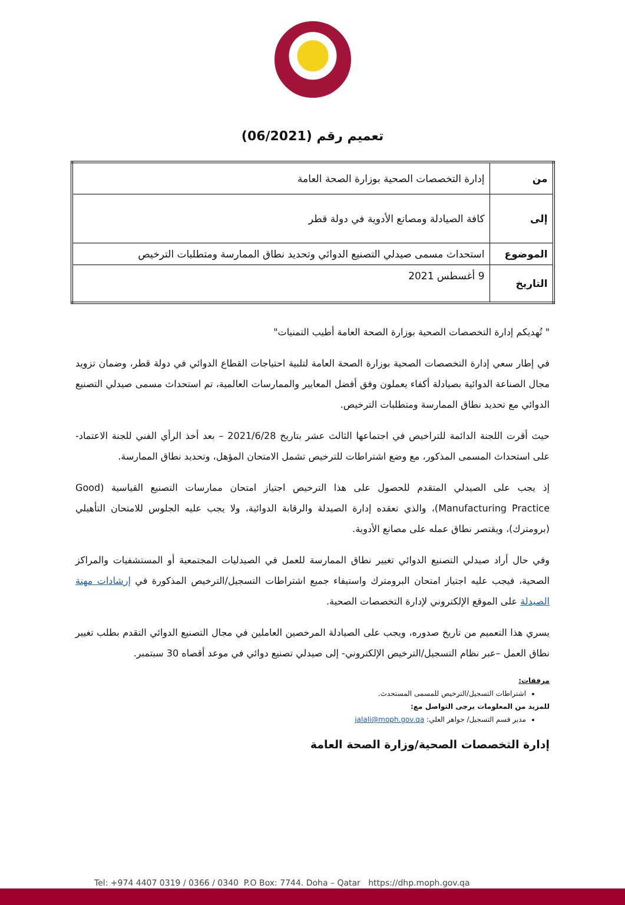تعميم رقم (06/2021)
| من | إدارة التخصصات الصحية بوزارة الصحة العامة |
| إلى | كافة الصيادلة ومصانع الأدوية في دولة قطر |
| الموضوع | استحداث مسمى صيدلي التصنيع الدوائي وتحديد نطاق الممارسة ومتطلبات الترخيص |
| التاريخ | 9 أغسطس 2021 |
" تُهديكم إدارة التخصصات الصحية بوزارة الصحة العامة أطيب التمنيات"
في إطار سعي إدارة التخصصات الصحية بوزارة الصحة العامة لتلبية احتياجات القطاع الدوائي في دولة قطر، وضمان تزويد مجال الصناعة الدوائية بصيادلة أكفاء يعملون وفق أفضل المعايير والممارسات العالمية، تم استحداث مسمى صيدلي التصنيع الدوائي مع تحديد نطاق الممارسة ومتطلبات الترخيص.
حيث أقرت اللجنة الدائمة للتراخيص في اجتماعها الثالث عشر بتاريخ 2021/6/28 – بعد أخذ الرأي الفني للجنة الاعتماد- على استحداث المسمى المذكور، مع وضع اشتراطات للترخيص تشمل الامتحان المؤهل، وتحديد نطاق الممارسة.
إذ يجب على الصيدلي المتقدم للحصول على هذا الترخيص اجتياز امتحان ممارسات التصنيع القياسية (Good Manufacturing Practice)، والذي تعقده إدارة الصيدلة والرقابة الدوائية، ولا يجب عليه الجلوس للامتحان التأهيلي (برومترك)، ويقتصر نطاق عمله على مصانع الأدوية.
وفي حال أراد صيدلي التصنيع الدوائي تغيير نطاق الممارسة للعمل في الصيدليات المجتمعية أو المستشفيات والمراكز الصحية، فيجب عليه اجتياز امتحان البرومترك واستيفاء جميع اشتراطات التسجيل/الترخيص المذكورة في إرشادات مهنة الصيدلة على الموقع الإلكتروني لإدارة التخصصات الصحية.
يسري هذا التعميم من تاريخ صدوره، ويجب على الصيادلة المرخصين العاملين في مجال التصنيع الدوائي التقدم بطلب تغيير نطاق العمل –عبر نظام التسجيل/الترخيص الإلكتروني- إلى صيدلي تصنيع دوائي في موعد أقصاه 30 سبتمبر.
مرفقات:
اشتراطات التسجيل/الترخيص للمسمى المستحدث.
للمزيد من المعلومات يرجى التواصل مع:
مدير قسم التسجيل/ جواهر العلي: jalali@moph.gov.qa
إدارة التخصصات الصحية/وزارة الصحة العامة
Tel: +974 4407 0319 / 0366 / 0340 P.O Box: 7744. Doha – Qatar https://dhp.moph.gov.qa